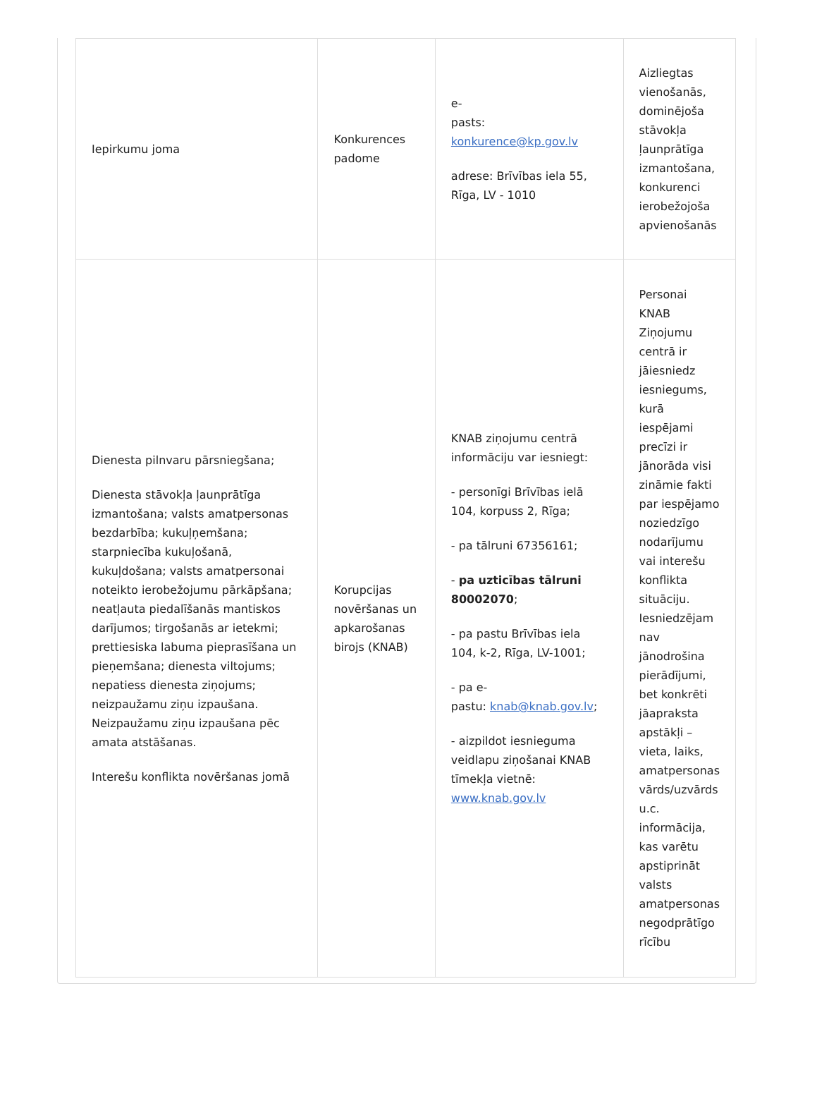| Iepirkumu joma | Konkurences padome | e- pasts: konkurence@kp.gov.lv adrese: Brīvības iela 55, Rīga, LV - 1010 | Aizliegtas vienošanās, dominējoša stāvokļa ļaunprātīga izmantošana, konkurenci ierobežojoša apvienošanās |
| Dienesta pilnvaru pārsniegšana; Dienesta stāvokļa ļaunprātīga izmantošana; valsts amatpersonas bezdarbība; kukuļņemšana; starpniecība kukuļošanā, kukuļdošana; valsts amatpersonai noteikto ierobežojumu pārkāpšana; neatļauta piedalīšanās mantiskos darījumos; tirgošanās ar ietekmi; prettiesiska labuma pieprasīšana un pieņemšana; dienesta viltojums; nepatiess dienesta ziņojums; neizpaužamu ziņu izpaušana. Neizpaužamu ziņu izpaušana pēc amata atstāšanas. Interešu konflikta novēršanas jomā | Korupcijas novēršanas un apkarošanas birojs (KNAB) | KNAB ziņojumu centrā informāciju var iesniegt: - personīgi Brīvības ielā 104, korpuss 2, Rīga; - pa tālruni 67356161; - pa uzticības tālruni 80002070 ; - pa pastu Brīvības iela 104, k-2, Rīga, LV-1001; - pa e- pastu: knab@knab.gov.lv ; - aizpildot iesnieguma veidlapu ziņošanai KNAB tīmekļa vietnē: www.knab.gov.lv | Personai KNAB Ziņojumu centrā ir jāiesniedz iesniegums, kurā iespējami precīzi ir jānorāda visi zināmie fakti par iespējamo noziedzīgo nodarījumu vai interešu konflikta situāciju. Iesniedzējam nav jānodrošina pierādījumi, bet konkrēti jāapraksta apstākļi – vieta, laiks, amatpersonas vārds/uzvārds u.c. informācija, kas varētu apstiprināt valsts amatpersonas negodprātīgo rīcību |